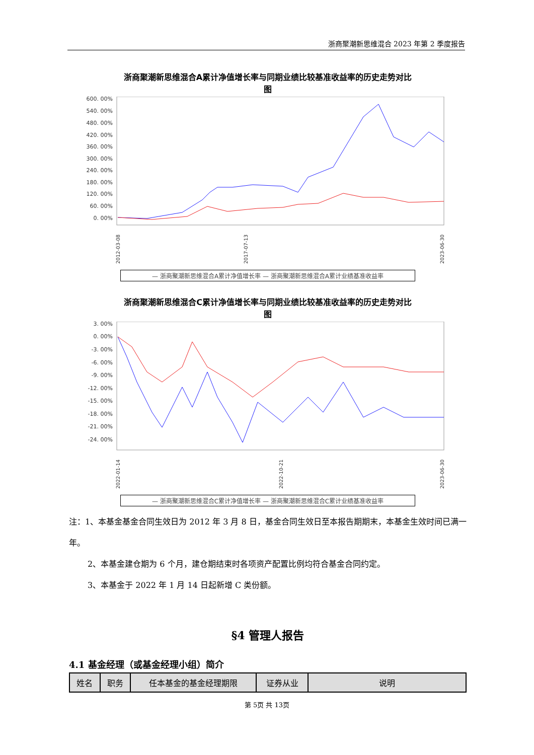浙商聚潮新思维混合 2023 年第 2 季度报告
浙商聚潮新思维混合A累计净值增长率与同期业绩比较基准收益率的历史走势对比
图
600. 00%
540. 00%
480. 00%
420. 00%
360. 00%
300. 00%
240. 00%
180. 00%
120. 00%
60. 00%
0. 00%
2012-03-08
2017-07-13
2023-06-30
— 浙商聚潮新思维混合A累计净值增长率 — 浙商聚潮新思维混合A累计业绩基准收益率
浙商聚潮新思维混合C累计净值增长率与同期业绩比较基准收益率的历史走势对比
图
3. 00%
0. 00%
-3. 00%
-6. 00%
-9. 00%
-12. 00%
-15. 00%
-18. 00%
-21. 00%
-24. 00%
2022-01-14
2022-10-21
2023-06-30
— 浙商聚潮新思维混合C累计净值增长率 — 浙商聚潮新思维混合C累计业绩基准收益率
注：1、本基金基金合同生效日为 2012 年 3 月 8 日，基金合同生效日至本报告期期末，本基金生效时间已满一年。
2、本基金建仓期为 6 个月，建仓期结束时各项资产配置比例均符合基金合同约定。
3、本基金于 2022 年 1 月 14 日起新增 C 类份额。
§4 管理人报告
4.1 基金经理（或基金经理小组）简介
| 姓名 | 职务 | 任本基金的基金经理期限 | 证券从业 | 说明 |
| --- | --- | --- | --- | --- |
第 5页 共 13页